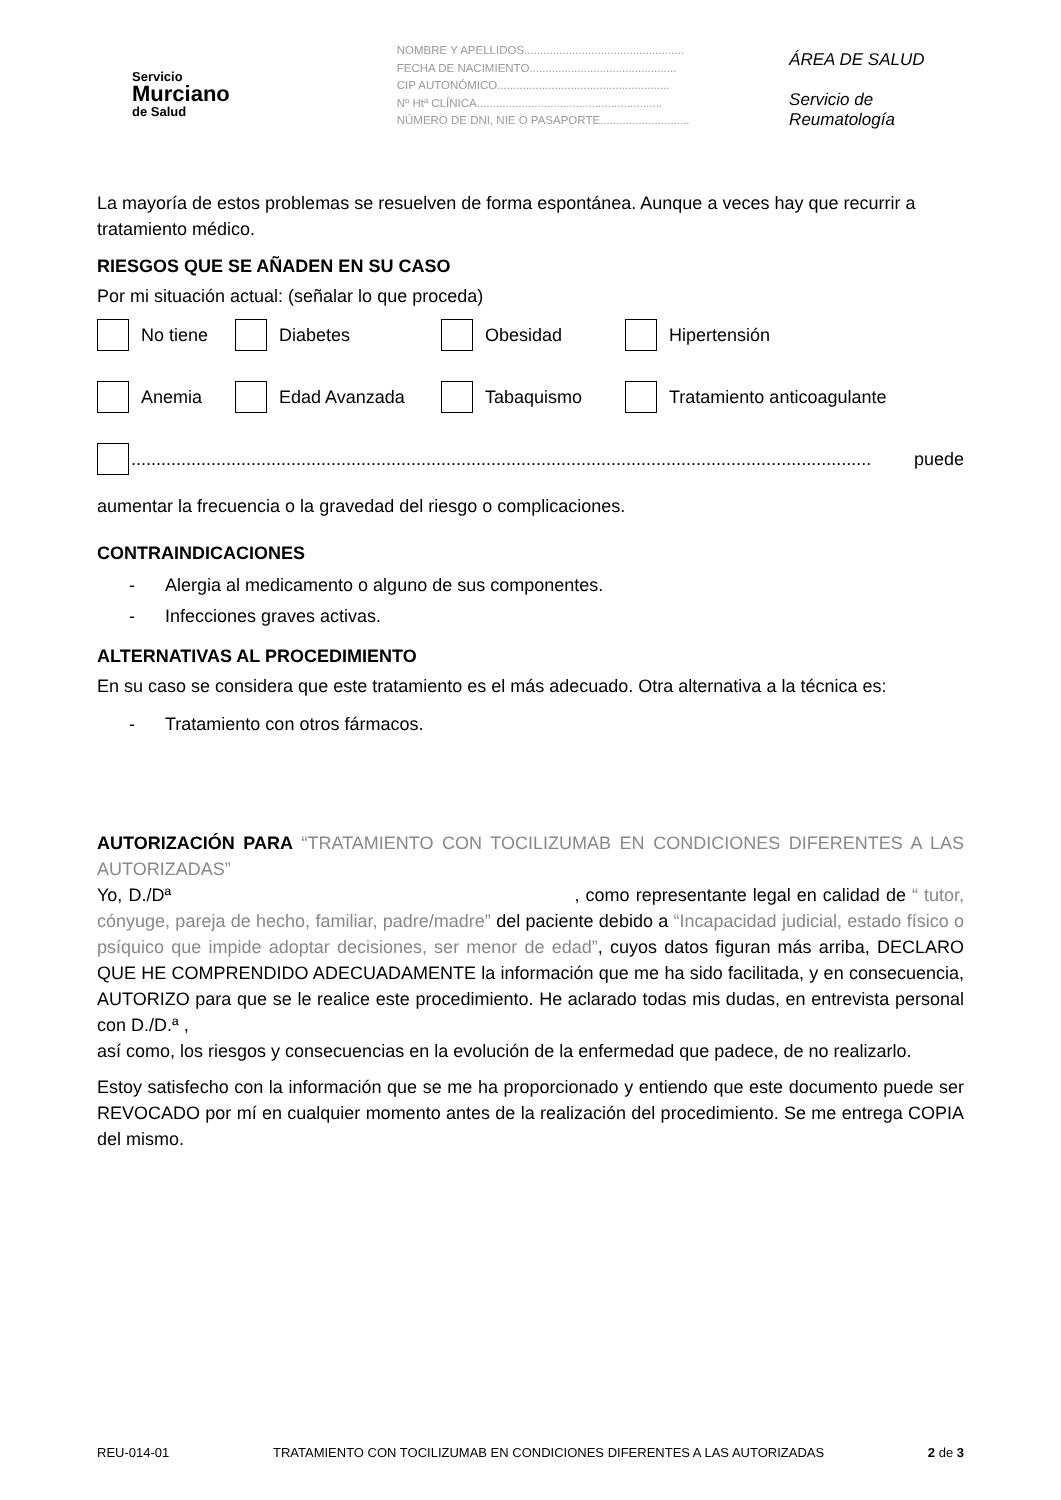Servicio
Murciano
de Salud
NOMBRE Y APELLIDOS..................................................
FECHA DE NACIMIENTO..............................................
CIP AUTONÓMICO......................................................
Nº Htª CLÍNICA..........................................................
NÚMERO DE DNI, NIE O PASAPORTE............................
ÁREA DE SALUD
Servicio de Reumatología
La mayoría de estos problemas se resuelven de forma espontánea. Aunque a veces hay que recurrir a tratamiento médico.
RIESGOS QUE SE AÑADEN EN SU CASO
Por mi situación actual: (señalar lo que proceda)
No tiene Diabetes Obesidad Hipertensión
Anemia Edad Avanzada Tabaquismo Tratamiento anticoagulante
.................................................................................................................................................... puede
aumentar la frecuencia o la gravedad del riesgo o complicaciones.
CONTRAINDICACIONES
- Alergia al medicamento o alguno de sus componentes.
- Infecciones graves activas.
ALTERNATIVAS AL PROCEDIMIENTO
En su caso se considera que este tratamiento es el más adecuado. Otra alternativa a la técnica es:
- Tratamiento con otros fármacos.
AUTORIZACIÓN PARA “TRATAMIENTO CON TOCILIZUMAB EN CONDICIONES DIFERENTES A LAS AUTORIZADAS”
Yo, D./Dª , como representante legal en calidad de “ tutor, cónyuge, pareja de hecho, familiar, padre/madre” del paciente debido a “Incapacidad judicial, estado físico o psíquico que impide adoptar decisiones, ser menor de edad”, cuyos datos figuran más arriba, DECLARO QUE HE COMPRENDIDO ADECUADAMENTE la información que me ha sido facilitada, y en consecuencia, AUTORIZO para que se le realice este procedimiento. He aclarado todas mis dudas, en entrevista personal con D./D.ª ,
así como, los riesgos y consecuencias en la evolución de la enfermedad que padece, de no realizarlo.
Estoy satisfecho con la información que se me ha proporcionado y entiendo que este documento puede ser REVOCADO por mí en cualquier momento antes de la realización del procedimiento. Se me entrega COPIA del mismo.
REU-014-01 TRATAMIENTO CON TOCILIZUMAB EN CONDICIONES DIFERENTES A LAS AUTORIZADAS 2 de 3